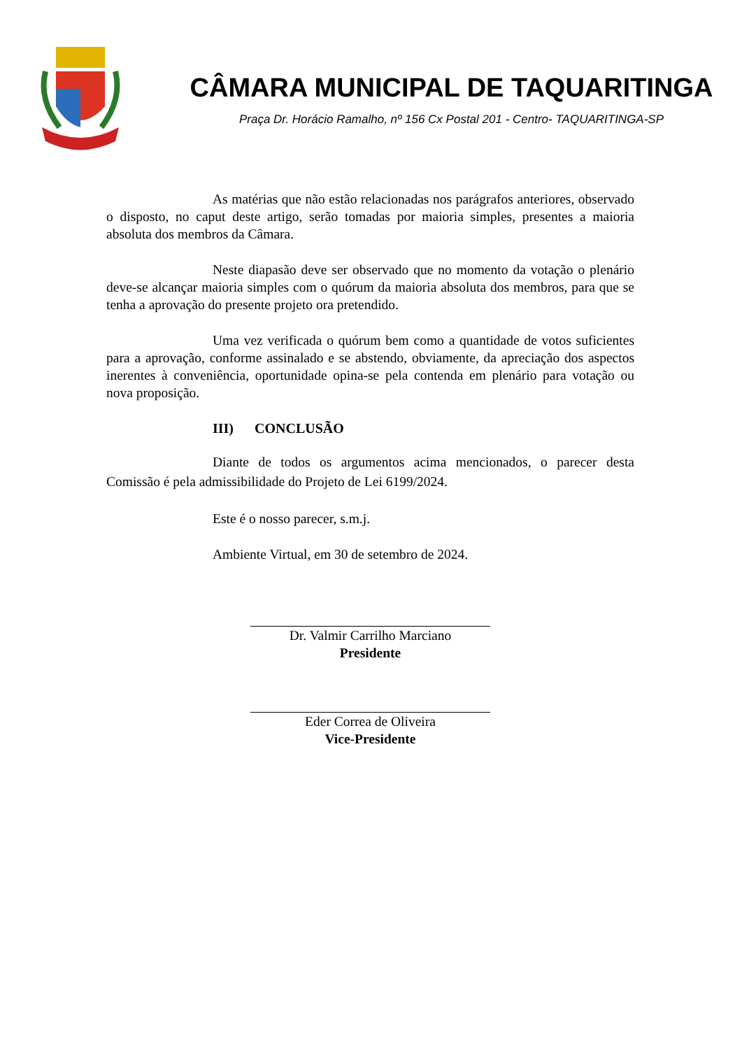CÂMARA MUNICIPAL DE TAQUARITINGA
Praça Dr. Horácio Ramalho, nº 156 Cx Postal 201 - Centro- TAQUARITINGA-SP
As matérias que não estão relacionadas nos parágrafos anteriores, observado o disposto, no caput deste artigo, serão tomadas por maioria simples, presentes a maioria absoluta dos membros da Câmara.
Neste diapasão deve ser observado que no momento da votação o plenário deve-se alcançar maioria simples com o quórum da maioria absoluta dos membros, para que se tenha a aprovação do presente projeto ora pretendido.
Uma vez verificada o quórum bem como a quantidade de votos suficientes para a aprovação, conforme assinalado e se abstendo, obviamente, da apreciação dos aspectos inerentes à conveniência, oportunidade opina-se pela contenda em plenário para votação ou nova proposição.
III) CONCLUSÃO
Diante de todos os argumentos acima mencionados, o parecer desta Comissão é pela admissibilidade do Projeto de Lei 6199/2024.
Este é o nosso parecer, s.m.j.
Ambiente Virtual, em 30 de setembro de 2024.
Dr. Valmir Carrilho Marciano
Presidente
Eder Correa de Oliveira
Vice-Presidente